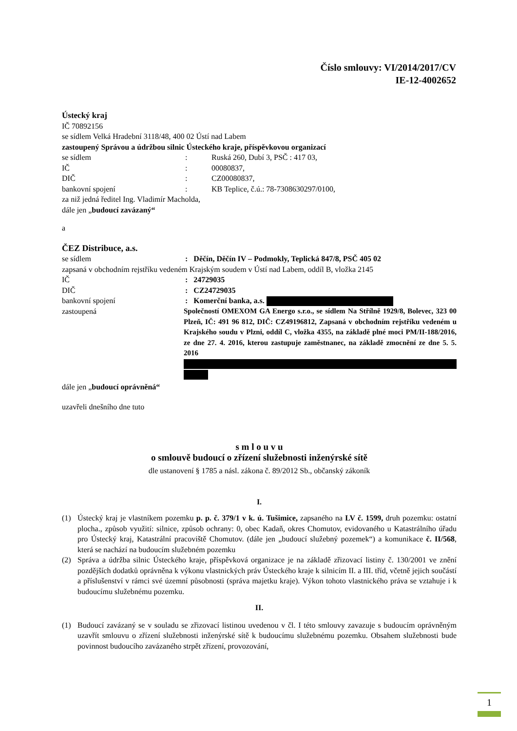Číslo smlouvy: VI/2014/2017/CV
IE-12-4002652
Ústecký kraj
IČ 70892156
se sídlem Velká Hradební 3118/48, 400 02 Ústí nad Labem
zastoupený Správou a údržbou silnic Ústeckého kraje, příspěvkovou organizací
se sídlem: Ruská 260, Dubí 3, PSČ : 417 03,
IČ: 00080837,
DIČ: CZ00080837,
bankovní spojení: KB Teplice, č.ú.: 78-7308630297/0100,
za niž jedná ředitel Ing. Vladimír Macholda,
dále jen „budoucí zavázaný“
a
ČEZ Distribuce, a.s.
se sídlem: Děčín, Děčín IV – Podmokly, Teplická 847/8, PSČ 405 02
zapsaná v obchodním rejstříku vedeném Krajským soudem v Ústí nad Labem, oddíl B, vložka 2145
IČ: 24729035
DIČ: CZ24729035
bankovní spojení: Komerční banka, a.s.
zastoupená Společností OMEXOM GA Energo s.r.o., se sídlem Na Střílně 1929/8, Bolevec, 323 00 Plzeň, IČ: 491 96 812, DIČ: CZ49196812, Zapsaná v obchodním rejstříku vedeném u Krajského soudu v Plzni, oddíl C, vložka 4355, na základě plné moci PM/II-188/2016, ze dne 27. 4. 2016, kterou zastupuje zaměstnanec, na základě zmocnění ze dne 5. 5. 2016
dále jen „budoucí oprávněná“
uzavřeli dnešního dne tuto
s m l o u v u
o smlouvě budoucí o zřízení služebnosti inženýrské sítě
dle ustanovení § 1785 a násl. zákona č. 89/2012 Sb., občanský zákoník
I.
(1) Ústecký kraj je vlastníkem pozemku p. p. č. 379/1 v k. ú. Tušimice, zapsaného na LV č. 1599, druh pozemku: ostatní plocha., způsob využití: silnice, způsob ochrany: 0, obec Kadaň, okres Chomutov, evidovaného u Katastrálního úřadu pro Ústecký kraj, Katastrální pracoviště Chomutov. (dále jen „budoucí služebný pozemek“) a komunikace č. II/568, která se nachází na budoucím služebném pozemku
(2) Správa a údržba silnic Ústeckého kraje, příspěvková organizace je na základě zřizovací listiny č. 130/2001 ve znění pozdějších dodatků oprávněna k výkonu vlastnických práv Ústeckého kraje k silnicím II. a III. tříd, včetně jejich součástí a příslušenství v rámci své územní působnosti (správa majetku kraje). Výkon tohoto vlastnického práva se vztahuje i k budoucímu služebnému pozemku.
II.
(1) Budoucí zavázaný se v souladu se zřizovací listinou uvedenou v čl. I této smlouvy zavazuje s budoucím oprávněným uzavřít smlouvu o zřízení služebnosti inženýrské sítě k budoucímu služebnému pozemku. Obsahem služebnosti bude povinnost budoucího zavázaného strpět zřízení, provozování,
1